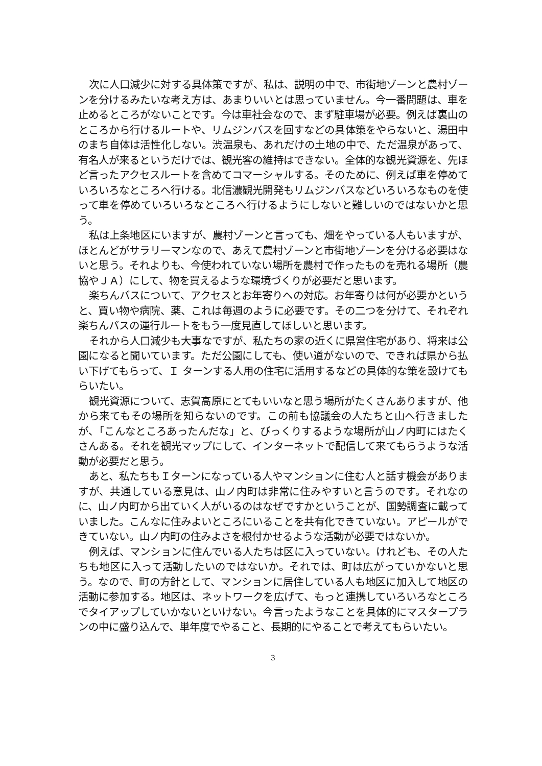次に人口減少に対する具体策ですが、私は、説明の中で、市街地ゾーンと農村ゾーンを分けるみたいな考え方は、あまりいいとは思っていません。今一番問題は、車を止めるところがないことです。今は車社会なので、まず駐車場が必要。例えば裏山のところから行けるルートや、リムジンバスを回すなどの具体策をやらないと、湯田中のまち自体は活性化しない。渋温泉も、あれだけの土地の中で、ただ温泉があって、有名人が来るというだけでは、観光客の維持はできない。全体的な観光資源を、先ほど言ったアクセスルートを含めてコマーシャルする。そのために、例えば車を停めていろいろなところへ行ける。北信濃観光開発もリムジンバスなどいろいろなものを使って車を停めていろいろなところへ行けるようにしないと難しいのではないかと思う。
私は上条地区にいますが、農村ゾーンと言っても、畑をやっている人もいますが、ほとんどがサラリーマンなので、あえて農村ゾーンと市街地ゾーンを分ける必要はないと思う。それよりも、今使われていない場所を農村で作ったものを売れる場所（農協やＪＡ）にして、物を買えるような環境づくりが必要だと思います。
楽ちんバスについて、アクセスとお年寄りへの対応。お年寄りは何が必要かというと、買い物や病院、薬、これは毎週のように必要です。その二つを分けて、それぞれ楽ちんバスの運行ルートをもう一度見直してほしいと思います。
それから人口減少も大事なですが、私たちの家の近くに県営住宅があり、将来は公園になると聞いています。ただ公園にしても、使い道がないので、できれば県から払い下げてもらって、Ｉ ターンする人用の住宅に活用するなどの具体的な策を設けてもらいたい。
観光資源について、志賀高原にとてもいいなと思う場所がたくさんありますが、他から来てもその場所を知らないのです。この前も協議会の人たちと山へ行きましたが、「こんなところあったんだな」と、びっくりするような場所が山ノ内町にはたくさんある。それを観光マップにして、インターネットで配信して来てもらうような活動が必要だと思う。
あと、私たちもＩターンになっている人やマンションに住む人と話す機会がありますが、共通している意見は、山ノ内町は非常に住みやすいと言うのです。それなのに、山ノ内町から出ていく人がいるのはなぜですかということが、国勢調査に載っていました。こんなに住みよいところにいることを共有化できていない。アピールができていない。山ノ内町の住みよさを根付かせるような活動が必要ではないか。
例えば、マンションに住んでいる人たちは区に入っていない。けれども、その人たちも地区に入って活動したいのではないか。それでは、町は広がっていかないと思う。なので、町の方針として、マンションに居住している人も地区に加入して地区の活動に参加する。地区は、ネットワークを広げて、もっと連携していろいろなところでタイアップしていかないといけない。今言ったようなことを具体的にマスタープランの中に盛り込んで、単年度でやること、長期的にやることで考えてもらいたい。
3